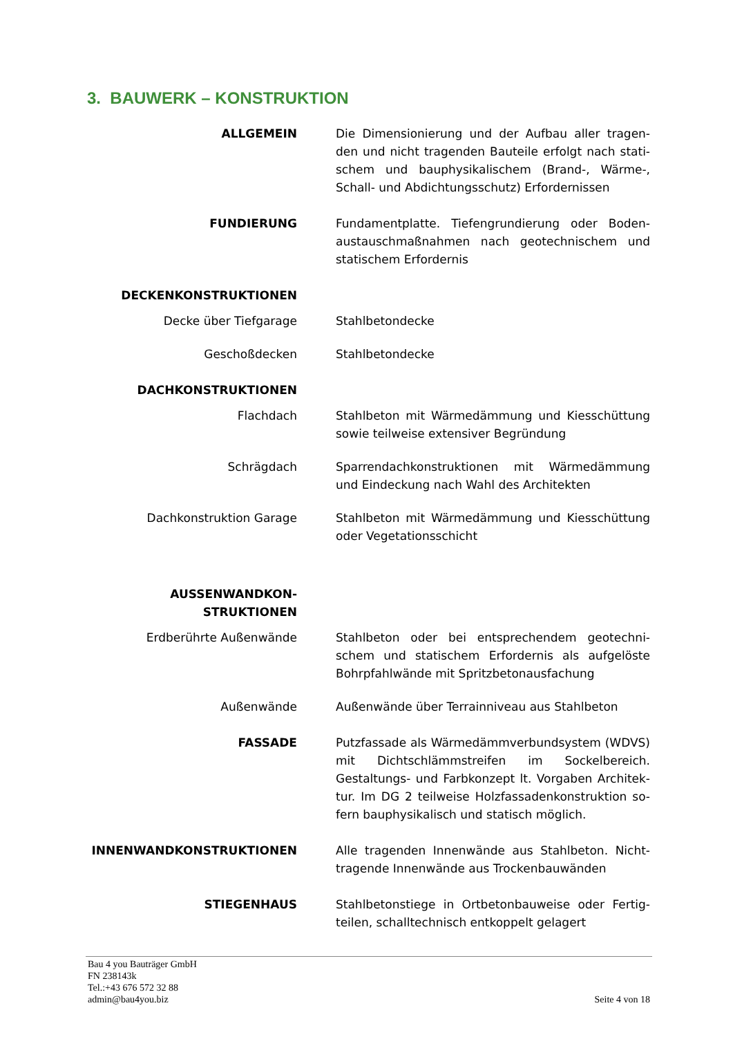3. BAUWERK – KONSTRUKTION
ALLGEMEIN Die Dimensionierung und der Aufbau aller tragen-den und nicht tragenden Bauteile erfolgt nach stati-schem und bauphysikalischem (Brand-, Wärme-, Schall- und Abdichtungsschutz) Erfordernissen
FUNDIERUNG Fundamentplatte. Tiefengrundierung oder Boden-austauschmaßnahmen nach geotechnischem und statischem Erfordernis
DECKENKONSTRUKTIONEN
Decke über Tiefgarage Stahlbetondecke
Geschoßdecken Stahlbetondecke
DACHKONSTRUKTIONEN
Flachdach Stahlbeton mit Wärmedämmung und Kiesschüttung sowie teilweise extensiver Begründung
Schrägdach Sparrendachkonstruktionen mit Wärmedämmung und Eindeckung nach Wahl des Architekten
Dachkonstruktion Garage Stahlbeton mit Wärmedämmung und Kiesschüttung oder Vegetationsschicht
AUSSENWANDKON-
STRUKTIONEN
Erdberührte Außenwände Stahlbeton oder bei entsprechendem geotechni-schem und statischem Erfordernis als aufgelöste Bohrpfahlwände mit Spritzbetonausfachung
Außenwände Außenwände über Terrainniveau aus Stahlbeton
FASSADE Putzfassade als Wärmedämmverbundsystem (WDVS) mit Dichtschlämmstreifen im Sockelbereich. Gestaltungs- und Farbkonzept lt. Vorgaben Architek-tur. Im DG 2 teilweise Holzfassadenkonstruktion so-fern bauphysikalisch und statisch möglich.
INNENWANDKONSTRUKTIONEN Alle tragenden Innenwände aus Stahlbeton. Nicht-tragende Innenwände aus Trockenbauwänden
STIEGENHAUS Stahlbetonstiege in Ortbetonbauweise oder Fertig-teilen, schalltechnisch entkoppelt gelagert
Bau 4 you Bauträger GmbH
FN 238143k
Tel.:+43 676 572 32 88
admin@bau4you.biz
Seite 4 von 18